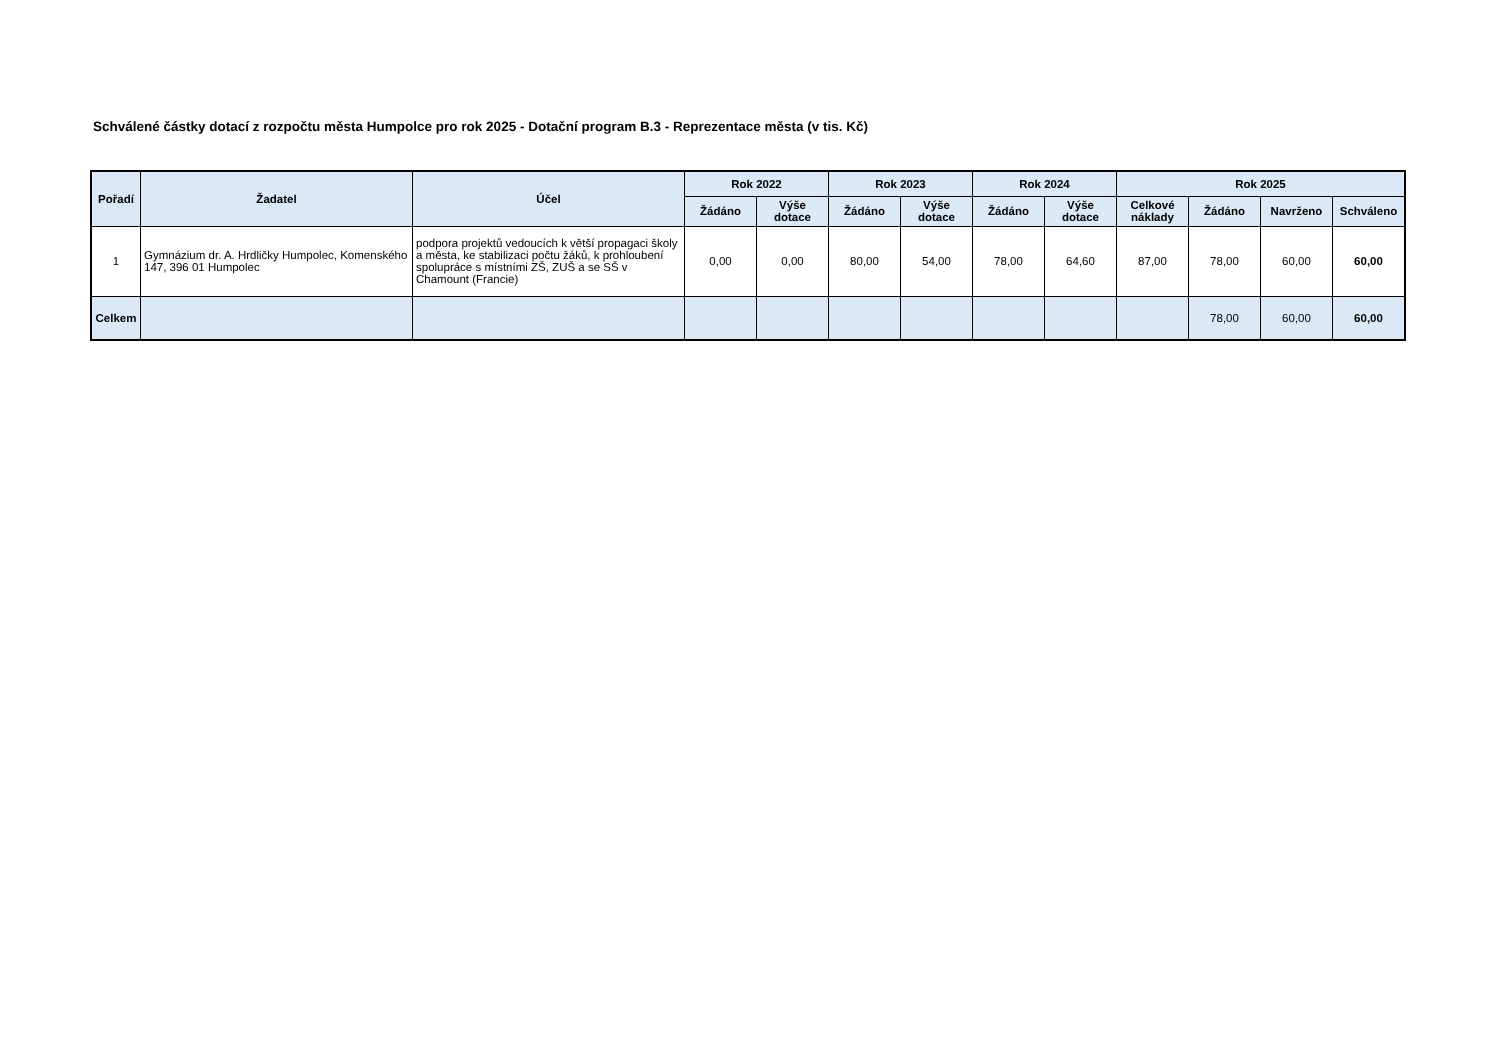Schválené částky dotací z rozpočtu města Humpolce pro rok 2025 - Dotační program B.3 - Reprezentace města (v tis. Kč)
| Pořadí | Žadatel | Účel | Rok 2022 | | Rok 2023 | | Rok 2024 | | Rok 2025 | | | |
| --- | --- | --- | --- | --- | --- | --- | --- | --- | --- | --- | --- | --- |
| | | | Žádáno | Výše dotace | Žádáno | Výše dotace | Žádáno | Výše dotace | Celkové náklady | Žádáno | Navrženo | Schváleno |
| 1 | Gymnázium dr. A. Hrdličky Humpolec, Komenského 147, 396 01 Humpolec | podpora projektů vedoucích k větší propagaci školy a města, ke stabilizaci počtu žáků, k prohloubení spolupráce s místními ZŠ, ZUŠ a se SŠ v Chamount (Francie) | 0,00 | 0,00 | 80,00 | 54,00 | 78,00 | 64,60 | 87,00 | 78,00 | 60,00 | 60,00 |
| Celkem | | | | | | | | | | 78,00 | 60,00 | 60,00 |